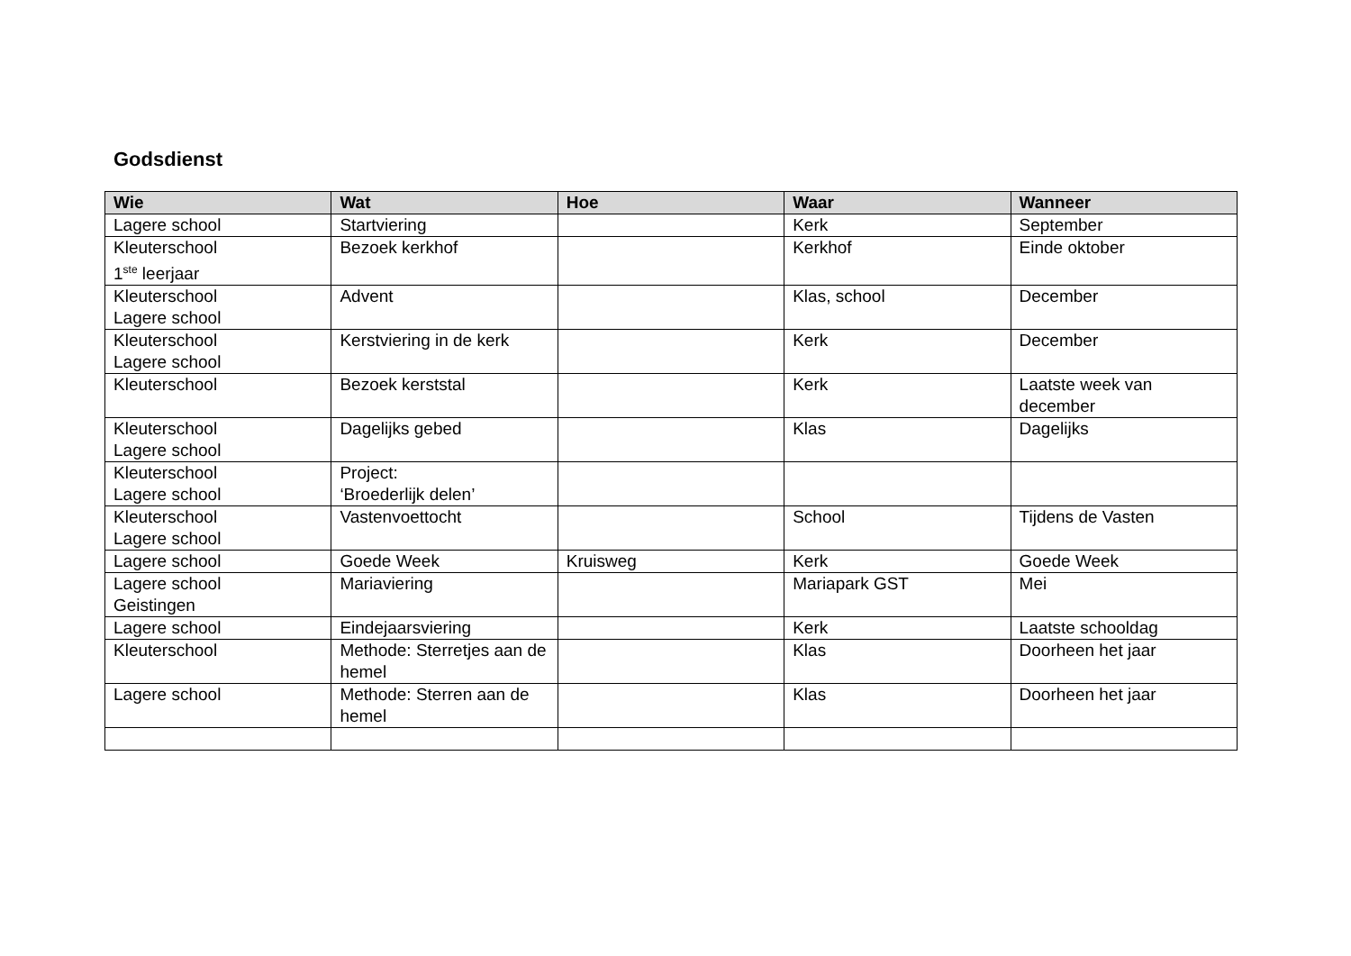Godsdienst
| Wie | Wat | Hoe | Waar | Wanneer |
| --- | --- | --- | --- | --- |
| Lagere school | Startviering | | Kerk | September |
| Kleuterschool 1<sup>ste</sup> leerjaar | Bezoek kerkhof | | Kerkhof | Einde oktober |
| Kleuterschool Lagere school | Advent | | Klas, school | December |
| Kleuterschool Lagere school | Kerstviering in de kerk | | Kerk | December |
| Kleuterschool | Bezoek kerststal | | Kerk | Laatste week van december |
| Kleuterschool Lagere school | Dagelijks gebed | | Klas | Dagelijks |
| Kleuterschool Lagere school | Project: ‘Broederlijk delen’ | | | |
| Kleuterschool Lagere school | Vastenvoettocht | | School | Tijdens de Vasten |
| Lagere school | Goede Week | Kruisweg | Kerk | Goede Week |
| Lagere school Geistingen | Mariaviering | | Mariapark GST | Mei |
| Lagere school | Eindejaarsviering | | Kerk | Laatste schooldag |
| Kleuterschool | Methode: Sterretjes aan de hemel | | Klas | Doorheen het jaar |
| Lagere school | Methode: Sterren aan de hemel | | Klas | Doorheen het jaar |